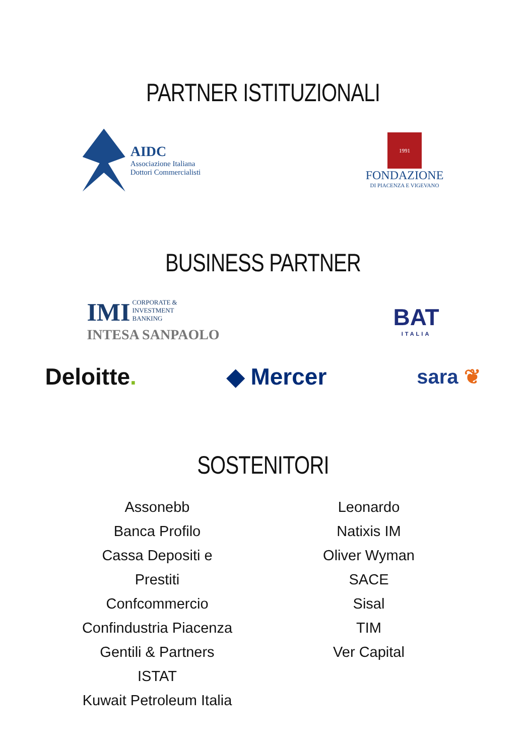PARTNER ISTITUZIONALI
AIDC
Associazione Italiana
Dottori Commercialisti
1991
FONDAZIONE
DI PIACENZA E VIGEVANO
BUSINESS PARTNER
IMI CORPORATE &
INVESTMENT
BANKING
INTESA SANPAOLO
BAT
ITALIA
Deloitte. ◆ Mercer
sara ❦
SOSTENITORI
Assonebb
Banca Profilo
Cassa Depositi e Prestiti
Confcommercio
Confindustria Piacenza
Gentili & Partners
ISTAT
Kuwait Petroleum Italia
Leonardo
Natixis IM
Oliver Wyman
SACE
Sisal
TIM
Ver Capital